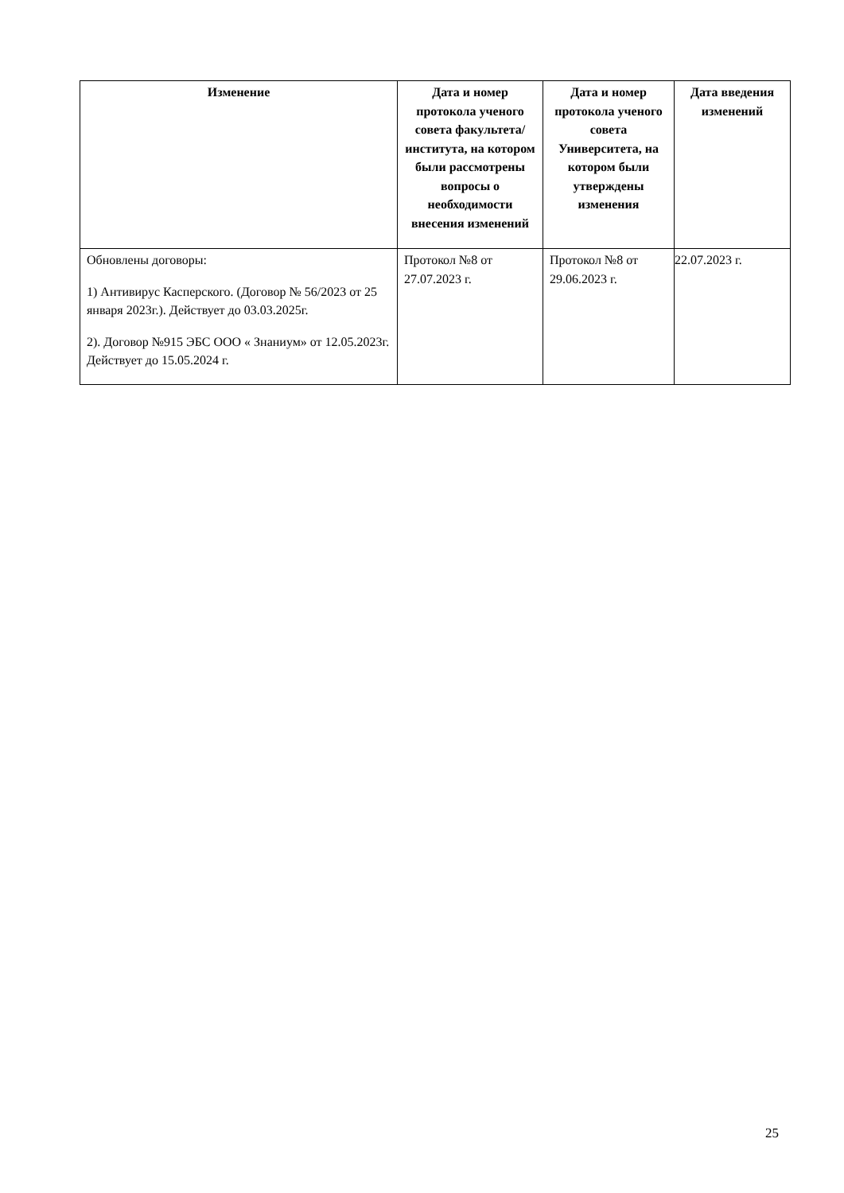| Изменение | Дата и номер протокола ученого совета факультета/ института, на котором были рассмотрены вопросы о необходимости внесения изменений | Дата и номер протокола ученого совета Университета, на котором были утверждены изменения | Дата введения изменений |
| --- | --- | --- | --- |
| Обновлены договоры: 1) Антивирус Касперского. (Договор № 56/2023 от 25 января 2023г.). Действует до 03.03.2025г. 2). Договор №915 ЭБС ООО « Знаниум» от 12.05.2023г. Действует до 15.05.2024 г. | Протокол №8 от 27.07.2023 г. | Протокол №8 от 29.06.2023 г. | 22.07.2023 г. |
25